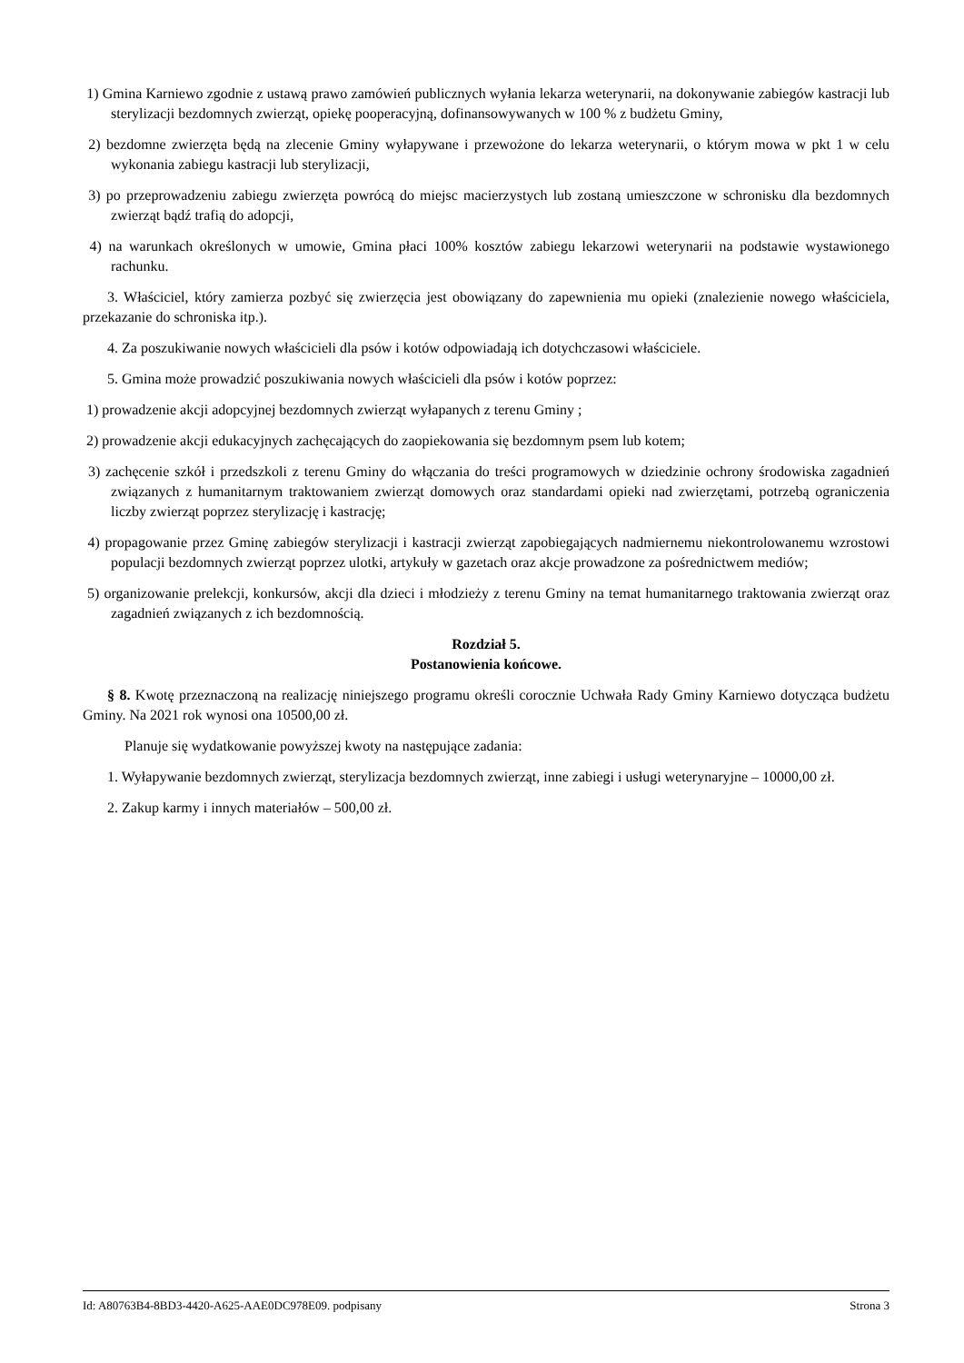1) Gmina Karniewo zgodnie z ustawą prawo zamówień publicznych wyłania lekarza weterynarii, na dokonywanie zabiegów kastracji lub sterylizacji bezdomnych zwierząt, opiekę pooperacyjną, dofinansowywanych w 100 % z budżetu Gminy,
2) bezdomne zwierzęta będą na zlecenie Gminy wyłapywane i przewożone do lekarza weterynarii, o którym mowa w pkt 1 w celu wykonania zabiegu kastracji lub sterylizacji,
3) po przeprowadzeniu zabiegu zwierzęta powrócą do miejsc macierzystych lub zostaną umieszczone w schronisku dla bezdomnych zwierząt bądź trafią do adopcji,
4) na warunkach określonych w umowie, Gmina płaci 100% kosztów zabiegu lekarzowi weterynarii na podstawie wystawionego rachunku.
3. Właściciel, który zamierza pozbyć się zwierzęcia jest obowiązany do zapewnienia mu opieki (znalezienie nowego właściciela, przekazanie do schroniska itp.).
4. Za poszukiwanie nowych właścicieli dla psów i kotów odpowiadają ich dotychczasowi właściciele.
5. Gmina może prowadzić poszukiwania nowych właścicieli dla psów i kotów poprzez:
1) prowadzenie akcji adopcyjnej bezdomnych zwierząt wyłapanych z terenu Gminy ;
2) prowadzenie akcji edukacyjnych zachęcających do zaopiekowania się bezdomnym psem lub kotem;
3) zachęcenie szkół i przedszkoli z terenu Gminy do włączania do treści programowych w dziedzinie ochrony środowiska zagadnień związanych z humanitarnym traktowaniem zwierząt domowych oraz standardami opieki nad zwierzętami, potrzebą ograniczenia liczby zwierząt poprzez sterylizację i kastrację;
4) propagowanie przez Gminę zabiegów sterylizacji i kastracji zwierząt zapobiegających nadmiernemu niekontrolowanemu wzrostowi populacji bezdomnych zwierząt poprzez ulotki, artykuły w gazetach oraz akcje prowadzone za pośrednictwem mediów;
5) organizowanie prelekcji, konkursów, akcji dla dzieci i młodzieży z terenu Gminy na temat humanitarnego traktowania zwierząt oraz zagadnień związanych z ich bezdomnością.
Rozdział 5.
Postanowienia końcowe.
§ 8. Kwotę przeznaczoną na realizację niniejszego programu określi corocznie Uchwała Rady Gminy Karniewo dotycząca budżetu Gminy. Na 2021 rok wynosi ona 10500,00 zł.
Planuje się wydatkowanie powyższej kwoty na następujące zadania:
1. Wyłapywanie bezdomnych zwierząt, sterylizacja bezdomnych zwierząt, inne zabiegi i usługi weterynaryjne – 10000,00 zł.
2. Zakup karmy i innych materiałów – 500,00 zł.
Id: A80763B4-8BD3-4420-A625-AAE0DC978E09. podpisany Strona 3